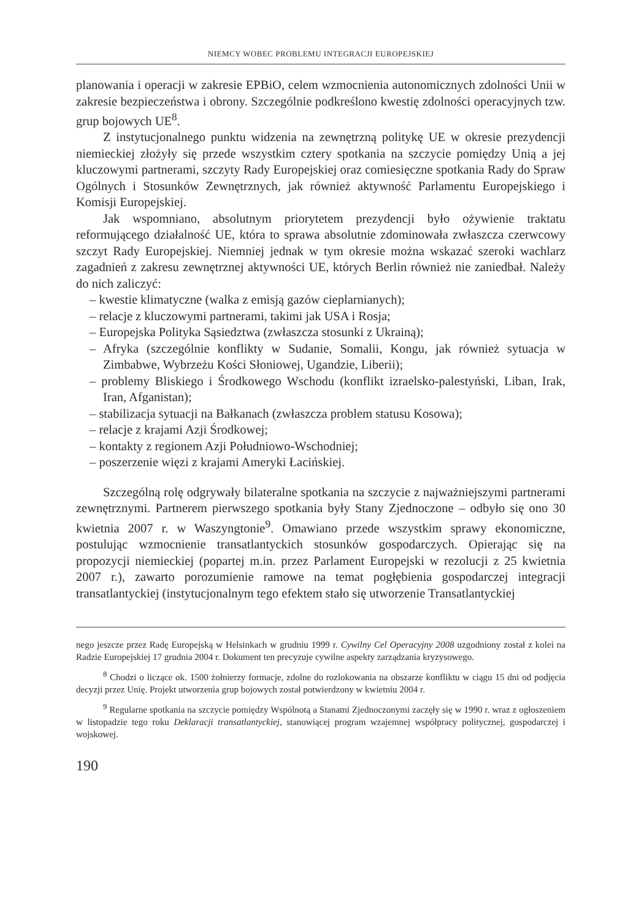NIEMCY WOBEC PROBLEMU INTEGRACJI EUROPEJSKIEJ
planowania i operacji w zakresie EPBiO, celem wzmocnienia autonomicznych zdolności Unii w zakresie bezpieczeństwa i obrony. Szczególnie podkreślono kwestię zdolności operacyjnych tzw. grup bojowych UE<sup>8</sup>.
Z instytucjonalnego punktu widzenia na zewnętrzną politykę UE w okresie prezydencji niemieckiej złożyły się przede wszystkim cztery spotkania na szczycie pomiędzy Unią a jej kluczowymi partnerami, szczyty Rady Europejskiej oraz comiesięczne spotkania Rady do Spraw Ogólnych i Stosunków Zewnętrznych, jak również aktywność Parlamentu Europejskiego i Komisji Europejskiej.
Jak wspomniano, absolutnym priorytetem prezydencji było ożywienie traktatu reformującego działalność UE, która to sprawa absolutnie zdominowała zwłaszcza czerwcowy szczyt Rady Europejskiej. Niemniej jednak w tym okresie można wskazać szeroki wachlarz zagadnień z zakresu zewnętrznej aktywności UE, których Berlin również nie zaniedbał. Należy do nich zaliczyć:
– kwestie klimatyczne (walka z emisją gazów cieplarnianych);
– relacje z kluczowymi partnerami, takimi jak USA i Rosja;
– Europejska Polityka Sąsiedztwa (zwłaszcza stosunki z Ukrainą);
– Afryka (szczególnie konflikty w Sudanie, Somalii, Kongu, jak również sytuacja w Zimbabwe, Wybrzeżu Kości Słoniowej, Ugandzie, Liberii);
– problemy Bliskiego i Środkowego Wschodu (konflikt izraelsko-palestyński, Liban, Irak, Iran, Afganistan);
– stabilizacja sytuacji na Bałkanach (zwłaszcza problem statusu Kosowa);
– relacje z krajami Azji Środkowej;
– kontakty z regionem Azji Południowo-Wschodniej;
– poszerzenie więzi z krajami Ameryki Łacińskiej.
Szczególną rolę odgrywały bilateralne spotkania na szczycie z najważniejszymi partnerami zewnętrznymi. Partnerem pierwszego spotkania były Stany Zjednoczone – odbyło się ono 30 kwietnia 2007 r. w Waszyngtonie<sup>9</sup>. Omawiano przede wszystkim sprawy ekonomiczne, postulując wzmocnienie transatlantyckich stosunków gospodarczych. Opierając się na propozycji niemieckiej (popartej m.in. przez Parlament Europejski w rezolucji z 25 kwietnia 2007 r.), zawarto porozumienie ramowe na temat pogłębienia gospodarczej integracji transatlantyckiej (instytucjonalnym tego efektem stało się utworzenie Transatlantyckiej
nego jeszcze przez Radę Europejską w Helsinkach w grudniu 1999 r. Cywilny Cel Operacyjny 2008 uzgodniony został z kolei na Radzie Europejskiej 17 grudnia 2004 r. Dokument ten precyzuje cywilne aspekty zarządzania kryzysowego.
<sup>8</sup> Chodzi o liczące ok. 1500 żołnierzy formacje, zdolne do rozlokowania na obszarze konfliktu w ciągu 15 dni od podjęcia decyzji przez Unię. Projekt utworzenia grup bojowych został potwierdzony w kwietniu 2004 r.
<sup>9</sup> Regularne spotkania na szczycie pomiędzy Wspólnotą a Stanami Zjednoczonymi zaczęły się w 1990 r. wraz z ogłoszeniem w listopadzie tego roku Deklaracji transatlantyckiej, stanowiącej program wzajemnej współpracy politycznej, gospodarczej i wojskowej.
190